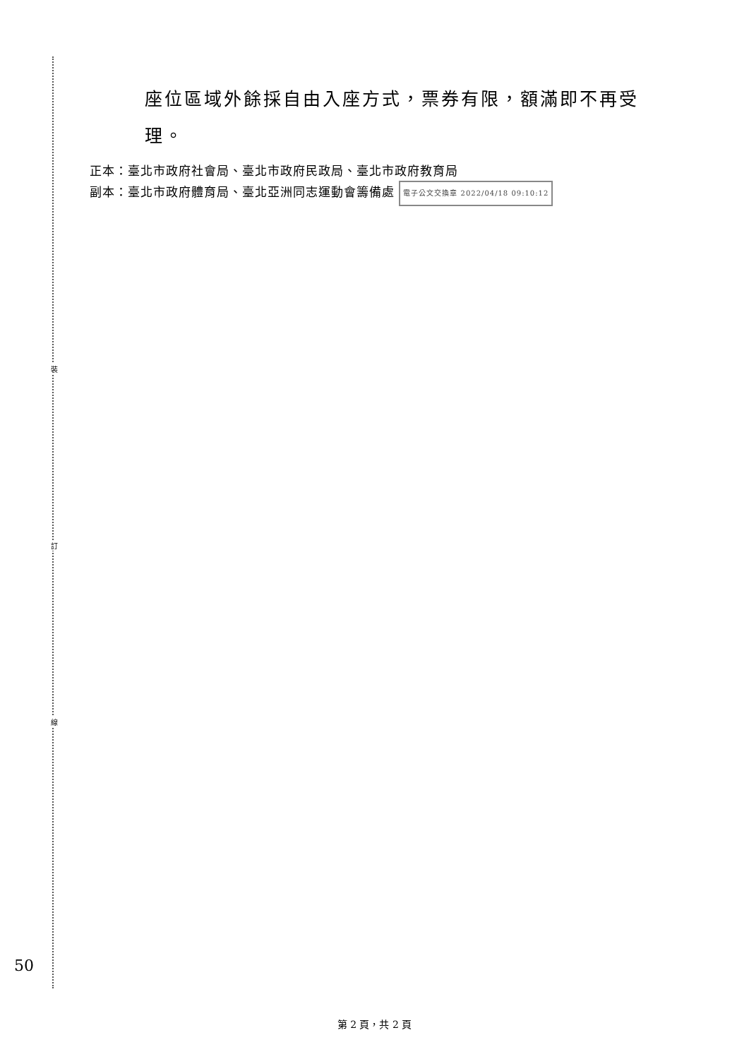裝
訂
線
座位區域外餘採自由入座方式，票券有限，額滿即不再受
理。
正本：臺北市政府社會局、臺北市政府民政局、臺北市政府教育局
副本：臺北市政府體育局、臺北亞洲同志運動會籌備處 電子公文交換章 2022/04/18 09:10:12
50
第 2 頁，共 2 頁